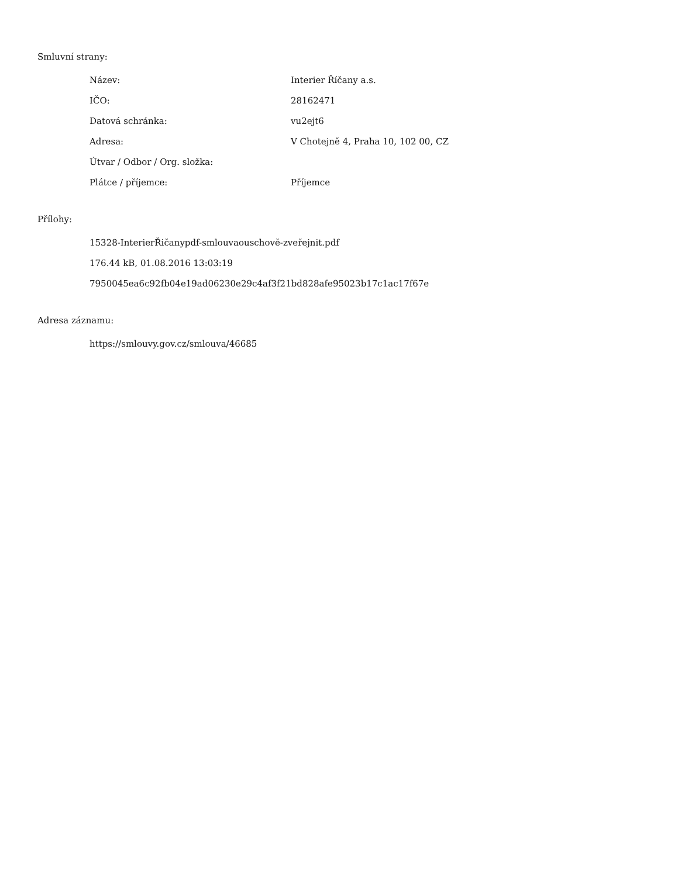Smluvní strany:
| Název: | Interier Říčany a.s. |
| IČO: | 28162471 |
| Datová schránka: | vu2ejt6 |
| Adresa: | V Chotejně 4, Praha 10, 102 00, CZ |
| Útvar / Odbor / Org. složka: | |
| Plátce / příjemce: | Příjemce |
Přílohy:
15328-InterierŘičanypdf-smlouvaouschově-zveřejnit.pdf
176.44 kB, 01.08.2016 13:03:19
7950045ea6c92fb04e19ad06230e29c4af3f21bd828afe95023b17c1ac17f67e
Adresa záznamu:
https://smlouvy.gov.cz/smlouva/46685